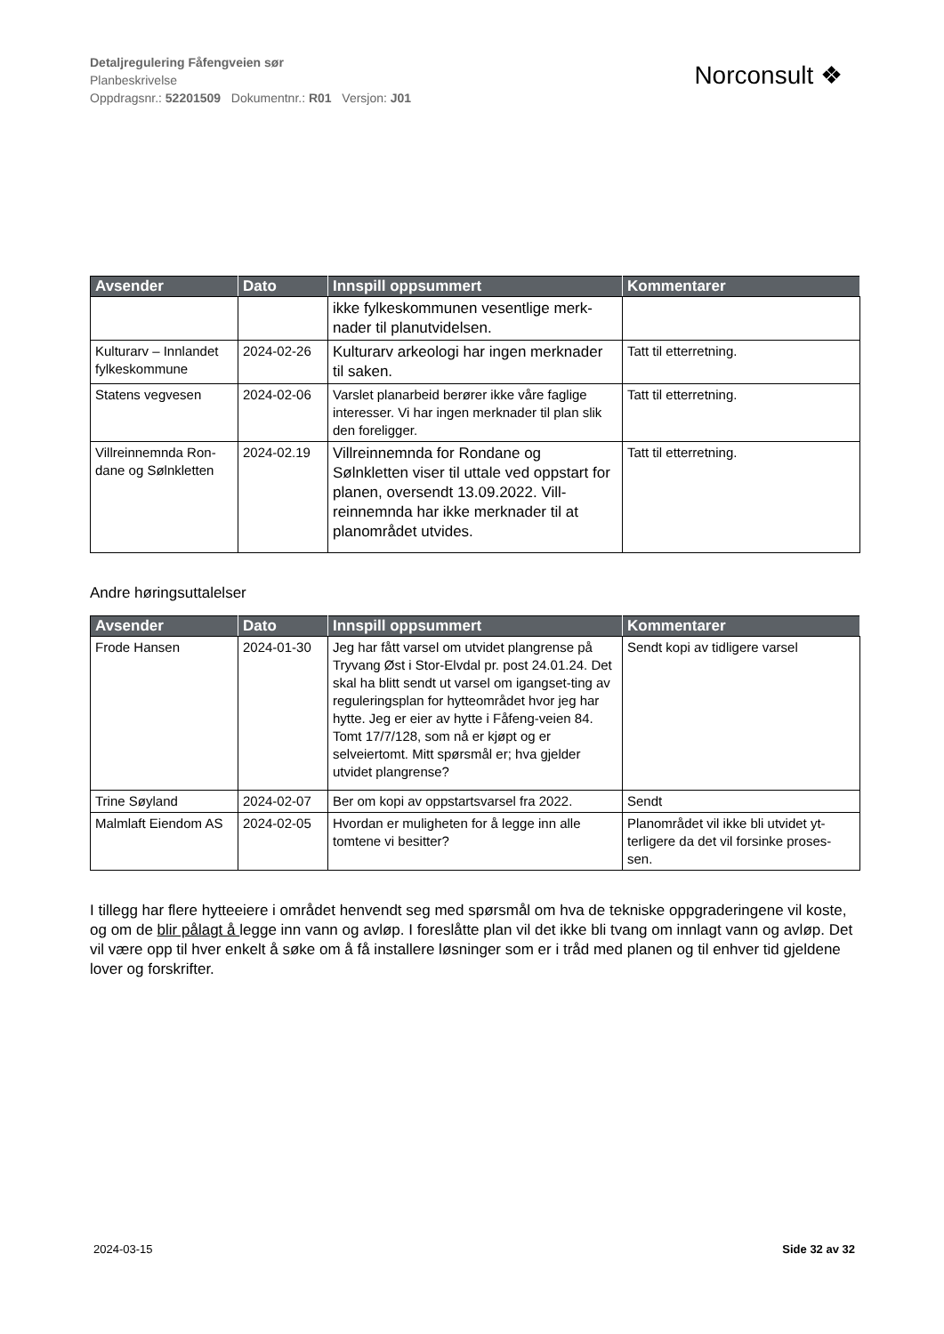Detaljregulering Fåfengveien sør
Planbeskrivelse
Oppdragsnr.: 52201509 Dokumentnr.: R01 Versjon: J01
Norconsult ❖
| Avsender | Dato | Innspill oppsummert | Kommentarer |
| --- | --- | --- | --- |
| | | ikke fylkeskommunen vesentlige merk-nader til planutvidelsen. | |
| Kulturarv – Innlandet fylkeskommune | 2024-02-26 | Kulturarv arkeologi har ingen merknader til saken. | Tatt til etterretning. |
| Statens vegvesen | 2024-02-06 | Varslet planarbeid berører ikke våre faglige interesser. Vi har ingen merknader til plan slik den foreligger. | Tatt til etterretning. |
| Villreinnemnda Ron-dane og Sølnkletten | 2024-02.19 | Villreinnemnda for Rondane og Sølnkletten viser til uttale ved oppstart for planen, oversendt 13.09.2022. Vill-reinnemnda har ikke merknader til at planområdet utvides. | Tatt til etterretning. |
Andre høringsuttalelser
| Avsender | Dato | Innspill oppsummert | Kommentarer |
| --- | --- | --- | --- |
| Frode Hansen | 2024-01-30 | Jeg har fått varsel om utvidet plangrense på Tryvang Øst i Stor-Elvdal pr. post 24.01.24. Det skal ha blitt sendt ut varsel om igangset-ting av reguleringsplan for hytteområdet hvor jeg har hytte. Jeg er eier av hytte i Fåfeng-veien 84. Tomt 17/7/128, som nå er kjøpt og er selveiertomt. Mitt spørsmål er; hva gjelder utvidet plangrense? | Sendt kopi av tidligere varsel |
| Trine Søyland | 2024-02-07 | Ber om kopi av oppstartsvarsel fra 2022. | Sendt |
| Malmlaft Eiendom AS | 2024-02-05 | Hvordan er muligheten for å legge inn alle tomtene vi besitter? | Planområdet vil ikke bli utvidet yt-terligere da det vil forsinke proses-sen. |
I tillegg har flere hytteeiere i området henvendt seg med spørsmål om hva de tekniske oppgraderingene vil koste, og om de blir pålagt å legge inn vann og avløp. I foreslåtte plan vil det ikke bli tvang om innlagt vann og avløp. Det vil være opp til hver enkelt å søke om å få installere løsninger som er i tråd med planen og til enhver tid gjeldene lover og forskrifter.
2024-03-15 Side 32 av 32